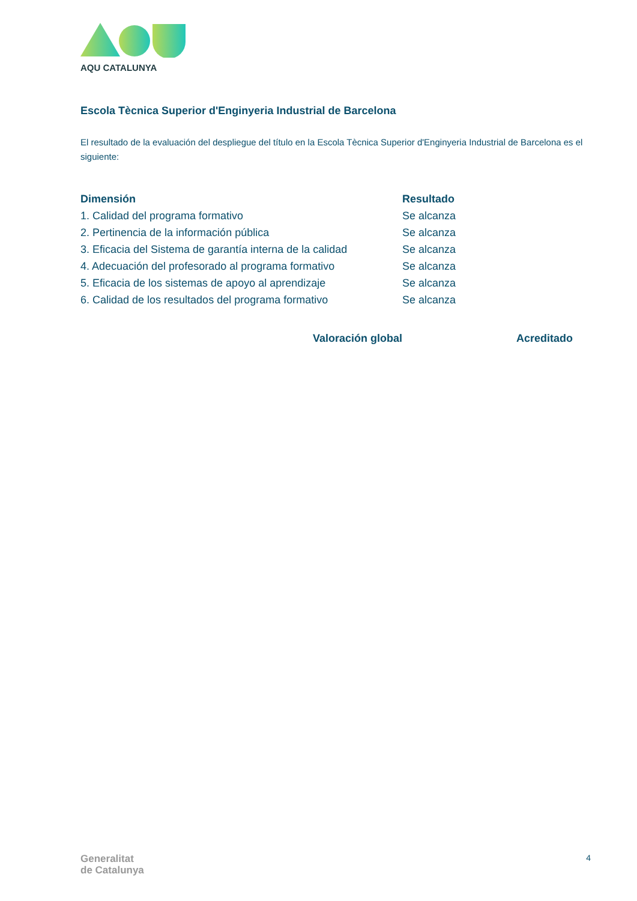AQU CATALUNYA
Escola Tècnica Superior d'Enginyeria Industrial de Barcelona
El resultado de la evaluación del despliegue del título en la Escola Tècnica Superior d'Enginyeria Industrial de Barcelona es el siguiente:
| Dimensión | Resultado |
| --- | --- |
| 1. Calidad del programa formativo | Se alcanza |
| 2. Pertinencia de la información pública | Se alcanza |
| 3. Eficacia del Sistema de garantía interna de la calidad | Se alcanza |
| 4. Adecuación del profesorado al programa formativo | Se alcanza |
| 5. Eficacia de los sistemas de apoyo al aprendizaje | Se alcanza |
| 6. Calidad de los resultados del programa formativo | Se alcanza |
Valoración global Acreditado
Generalitat
de Catalunya
4